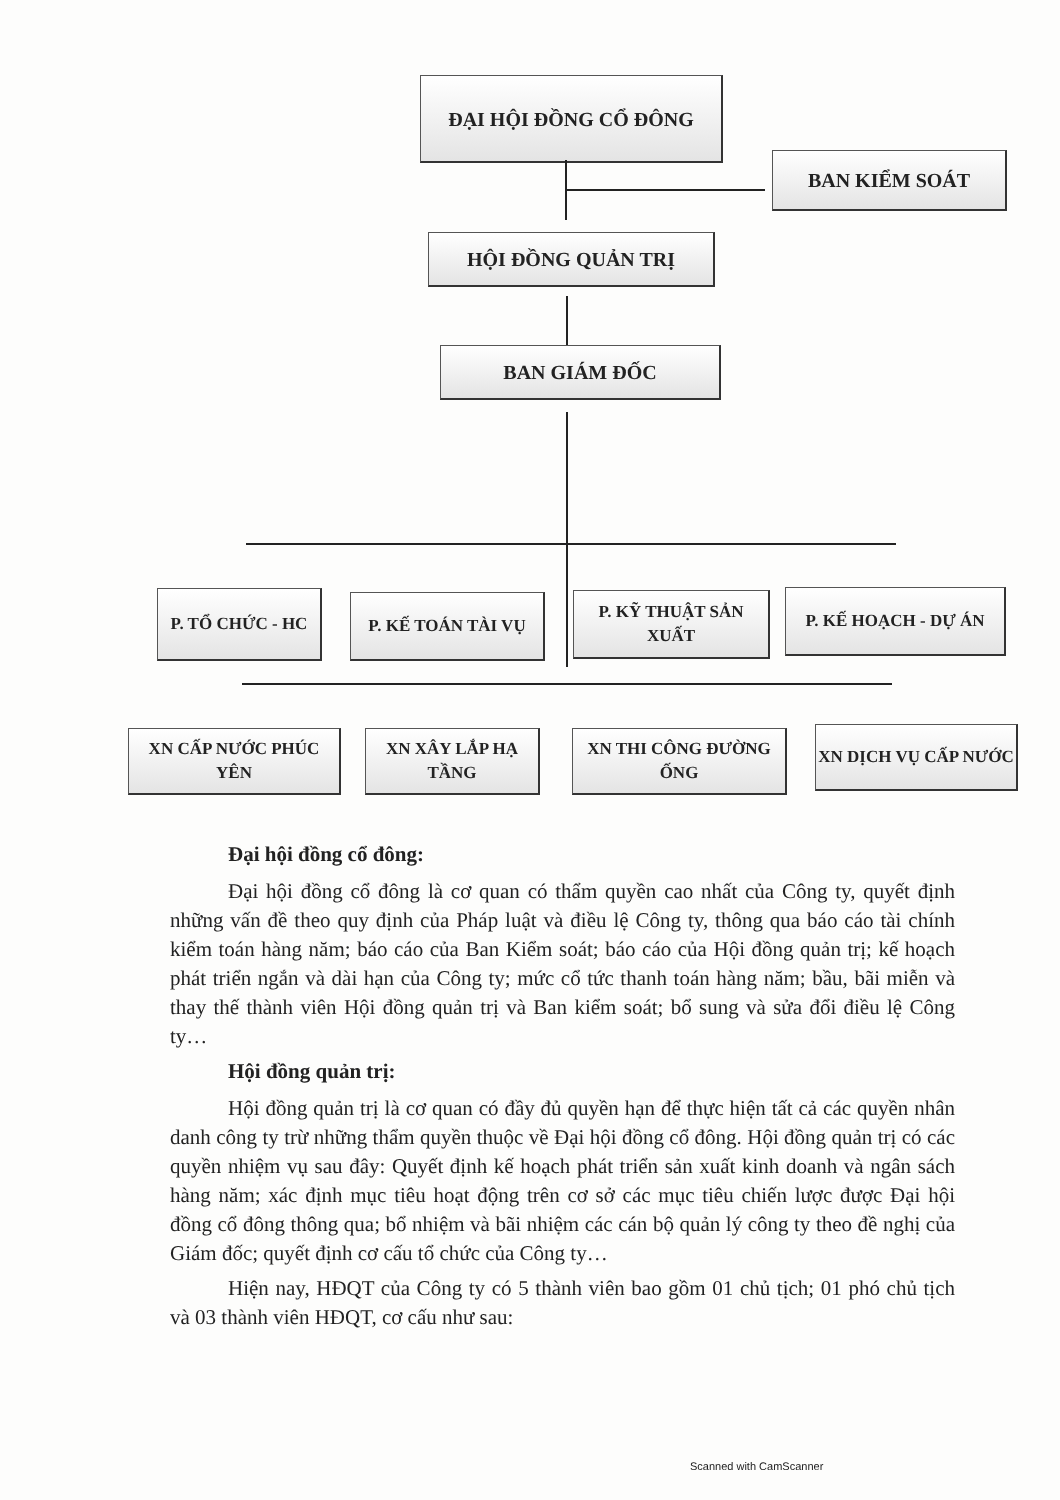ĐẠI HỘI ĐỒNG CỔ ĐÔNG
BAN KIỂM SOÁT
HỘI ĐỒNG QUẢN TRỊ
BAN GIÁM ĐỐC
P. TỔ CHỨC - HC P. KẾ TOÁN TÀI VỤ
P. KỸ THUẬT SẢN XUẤT
P. KẾ HOẠCH - DỰ ÁN
XN CẤP NƯỚC PHÚC YÊN
XN XÂY LẮP HẠ TẦNG
XN THI CÔNG ĐƯỜNG ỐNG
XN DỊCH VỤ CẤP NƯỚC
Đại hội đồng cổ đông:
Đại hội đồng cổ đông là cơ quan có thẩm quyền cao nhất của Công ty, quyết định những vấn đề theo quy định của Pháp luật và điều lệ Công ty, thông qua báo cáo tài chính kiểm toán hàng năm; báo cáo của Ban Kiểm soát; báo cáo của Hội đồng quản trị; kế hoạch phát triển ngắn và dài hạn của Công ty; mức cổ tức thanh toán hàng năm; bầu, bãi miễn và thay thế thành viên Hội đồng quản trị và Ban kiểm soát; bổ sung và sửa đổi điều lệ Công ty…
Hội đồng quản trị:
Hội đồng quản trị là cơ quan có đầy đủ quyền hạn để thực hiện tất cả các quyền nhân danh công ty trừ những thẩm quyền thuộc về Đại hội đồng cổ đông. Hội đồng quản trị có các quyền nhiệm vụ sau đây: Quyết định kế hoạch phát triển sản xuất kinh doanh và ngân sách hàng năm; xác định mục tiêu hoạt động trên cơ sở các mục tiêu chiến lược được Đại hội đồng cổ đông thông qua; bổ nhiệm và bãi nhiệm các cán bộ quản lý công ty theo đề nghị của Giám đốc; quyết định cơ cấu tổ chức của Công ty…
Hiện nay, HĐQT của Công ty có 5 thành viên bao gồm 01 chủ tịch; 01 phó chủ tịch và 03 thành viên HĐQT, cơ cấu như sau:
Scanned with CamScanner